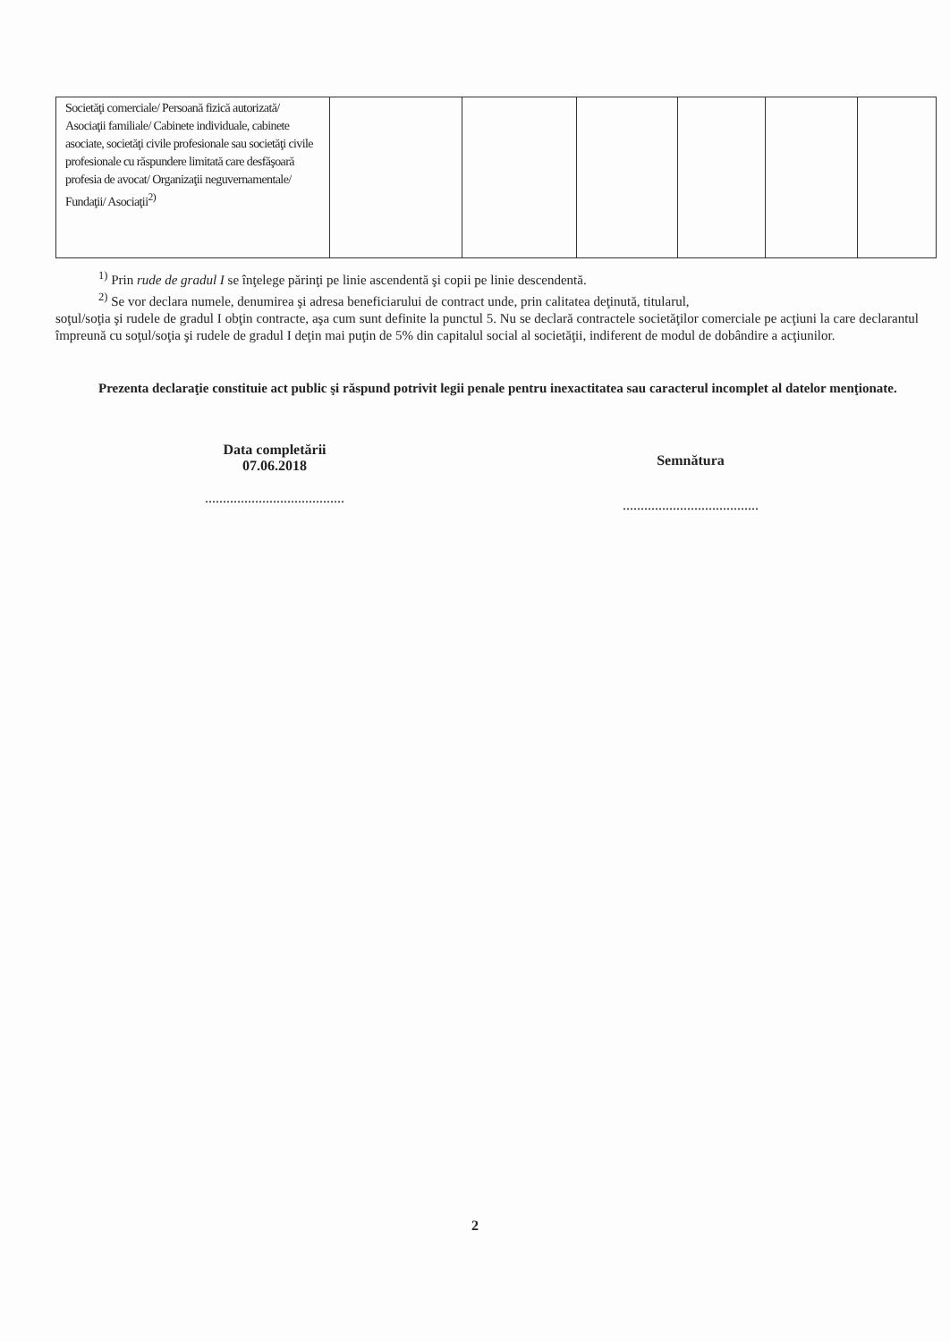| Societăţi comerciale/ Persoană fizică autorizată/ Asociaţii familiale/ Cabinete individuale, cabinete asociate, societăţi civile profesionale sau societăţi civile profesionale cu răspundere limitată care desfăşoară profesia de avocat/ Organizaţii neguvernamentale/ Fundaţii/ Asociaţii<sup>2)</sup> | | | | | | |
<sup>1)</sup> Prin rude de gradul I se înţelege părinţi pe linie ascendentă şi copii pe linie descendentă.
<sup>2)</sup> Se vor declara numele, denumirea şi adresa beneficiarului de contract unde, prin calitatea deţinută, titularul,
soţul/soţia şi rudele de gradul I obţin contracte, aşa cum sunt definite la punctul 5. Nu se declară contractele societăţilor comerciale pe acţiuni la care declarantul împreună cu soţul/soţia şi rudele de gradul I deţin mai puţin de 5% din capitalul social al societăţii, indiferent de modul de dobândire a acţiunilor.
Prezenta declaraţie constituie act public şi răspund potrivit legii penale pentru inexactitatea sau caracterul incomplet al datelor menţionate.
Data completării
07.06.2018
.......................................
Semnătura
......................................
2